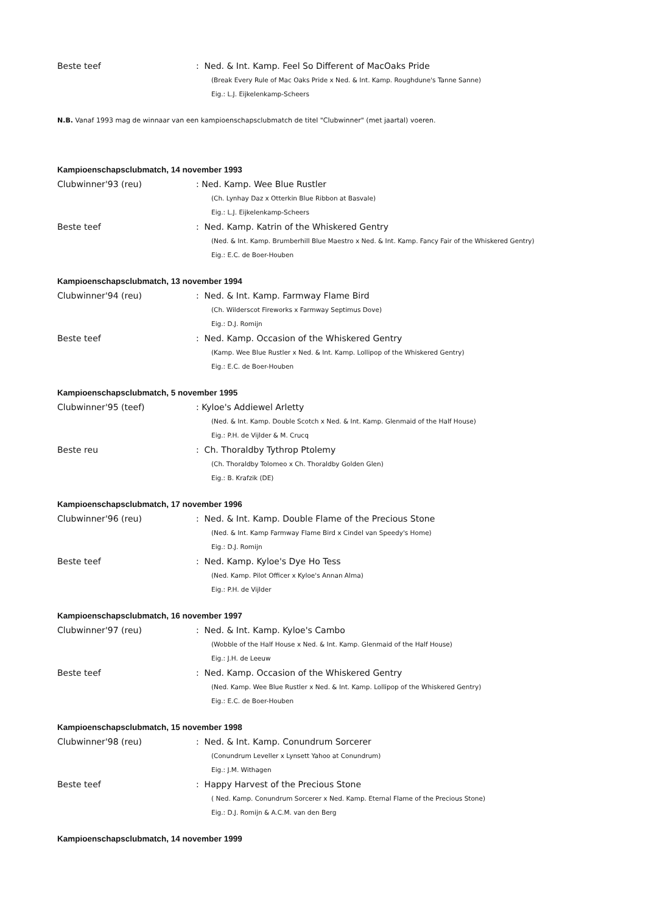Beste teef : Ned. & Int. Kamp. Feel So Different of MacOaks Pride
(Break Every Rule of Mac Oaks Pride x Ned. & Int. Kamp. Roughdune's Tanne Sanne)
Eig.: L.J. Eijkelenkamp-Scheers
N.B. Vanaf 1993 mag de winnaar van een kampioenschapsclubmatch de titel "Clubwinner" (met jaartal) voeren.
Kampioenschapsclubmatch, 14 november 1993
Clubwinner'93 (reu) : Ned. Kamp. Wee Blue Rustler
(Ch. Lynhay Daz x Otterkin Blue Ribbon at Basvale)
Eig.: L.J. Eijkelenkamp-Scheers
Beste teef : Ned. Kamp. Katrin of the Whiskered Gentry
(Ned. & Int. Kamp. Brumberhill Blue Maestro x Ned. & Int. Kamp. Fancy Fair of the Whiskered Gentry)
Eig.: E.C. de Boer-Houben
Kampioenschapsclubmatch, 13 november 1994
Clubwinner'94 (reu) : Ned. & Int. Kamp. Farmway Flame Bird
(Ch. Wilderscot Fireworks x Farmway Septimus Dove)
Eig.: D.J. Romijn
Beste teef : Ned. Kamp. Occasion of the Whiskered Gentry
(Kamp. Wee Blue Rustler x Ned. & Int. Kamp. Lollipop of the Whiskered Gentry)
Eig.: E.C. de Boer-Houben
Kampioenschapsclubmatch, 5 november 1995
Clubwinner'95 (teef) : Kyloe's Addiewel Arletty
(Ned. & Int. Kamp. Double Scotch x Ned. & Int. Kamp. Glenmaid of the Half House)
Eig.: P.H. de Vijlder & M. Crucq
Beste reu : Ch. Thoraldby Tythrop Ptolemy
(Ch. Thoraldby Tolomeo x Ch. Thoraldby Golden Glen)
Eig.: B. Krafzik (DE)
Kampioenschapsclubmatch, 17 november 1996
Clubwinner'96 (reu) : Ned. & Int. Kamp. Double Flame of the Precious Stone
(Ned. & Int. Kamp Farmway Flame Bird x Cindel van Speedy's Home)
Eig.: D.J. Romijn
Beste teef : Ned. Kamp. Kyloe's Dye Ho Tess
(Ned. Kamp. Pilot Officer x Kyloe's Annan Alma)
Eig.: P.H. de Vijlder
Kampioenschapsclubmatch, 16 november 1997
Clubwinner'97 (reu) : Ned. & Int. Kamp. Kyloe's Cambo
(Wobble of the Half House x Ned. & Int. Kamp. Glenmaid of the Half House)
Eig.: J.H. de Leeuw
Beste teef : Ned. Kamp. Occasion of the Whiskered Gentry
(Ned. Kamp. Wee Blue Rustler x Ned. & Int. Kamp. Lollipop of the Whiskered Gentry)
Eig.: E.C. de Boer-Houben
Kampioenschapsclubmatch, 15 november 1998
Clubwinner'98 (reu) : Ned. & Int. Kamp. Conundrum Sorcerer
(Conundrum Leveller x Lynsett Yahoo at Conundrum)
Eig.: J.M. Withagen
Beste teef : Happy Harvest of the Precious Stone
( Ned. Kamp. Conundrum Sorcerer x Ned. Kamp. Eternal Flame of the Precious Stone)
Eig.: D.J. Romijn & A.C.M. van den Berg
Kampioenschapsclubmatch, 14 november 1999